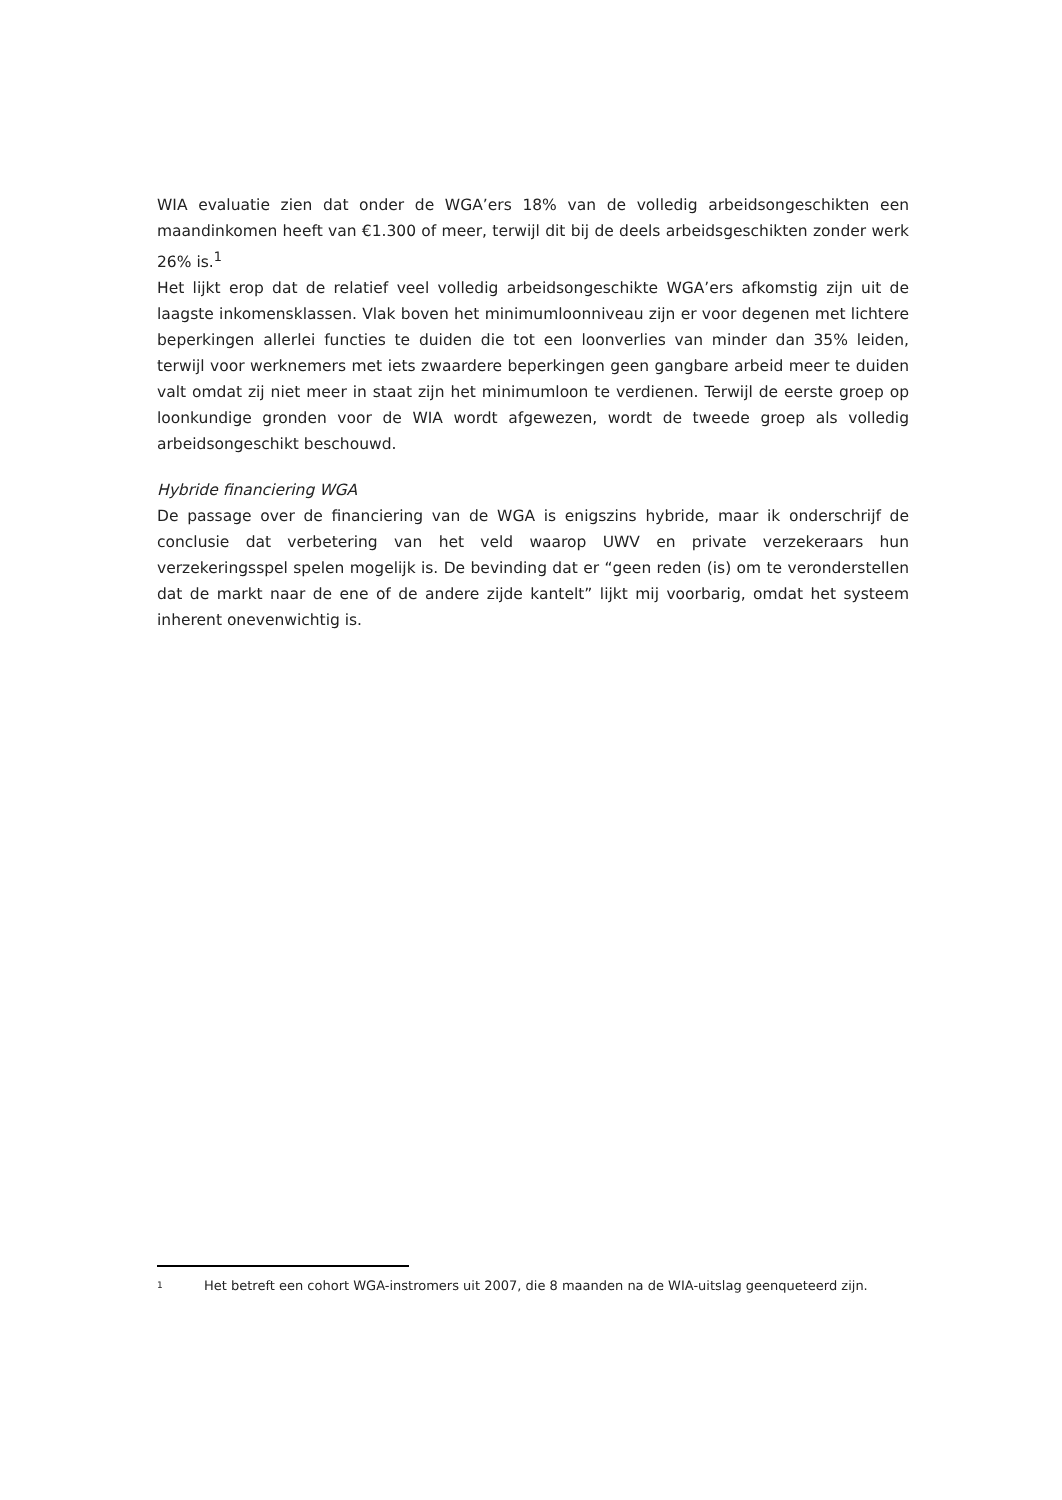WIA evaluatie zien dat onder de WGA’ers 18% van de volledig arbeidsongeschikten een maandinkomen heeft van €1.300 of meer, terwijl dit bij de deels arbeidsgeschikten zonder werk 26% is.<sup>1</sup>
Het lijkt erop dat de relatief veel volledig arbeidsongeschikte WGA’ers afkomstig zijn uit de laagste inkomensklassen. Vlak boven het minimumloonniveau zijn er voor degenen met lichtere beperkingen allerlei functies te duiden die tot een loonverlies van minder dan 35% leiden, terwijl voor werknemers met iets zwaardere beperkingen geen gangbare arbeid meer te duiden valt omdat zij niet meer in staat zijn het minimumloon te verdienen. Terwijl de eerste groep op loonkundige gronden voor de WIA wordt afgewezen, wordt de tweede groep als volledig arbeidsongeschikt beschouwd.
Hybride financiering WGA
De passage over de financiering van de WGA is enigszins hybride, maar ik onderschrijf de conclusie dat verbetering van het veld waarop UWV en private verzekeraars hun verzekeringsspel spelen mogelijk is. De bevinding dat er “geen reden (is) om te veronderstellen dat de markt naar de ene of de andere zijde kantelt” lijkt mij voorbarig, omdat het systeem inherent onevenwichtig is.
1
Het betreft een cohort WGA-instromers uit 2007, die 8 maanden na de WIA-uitslag geenqueteerd zijn.